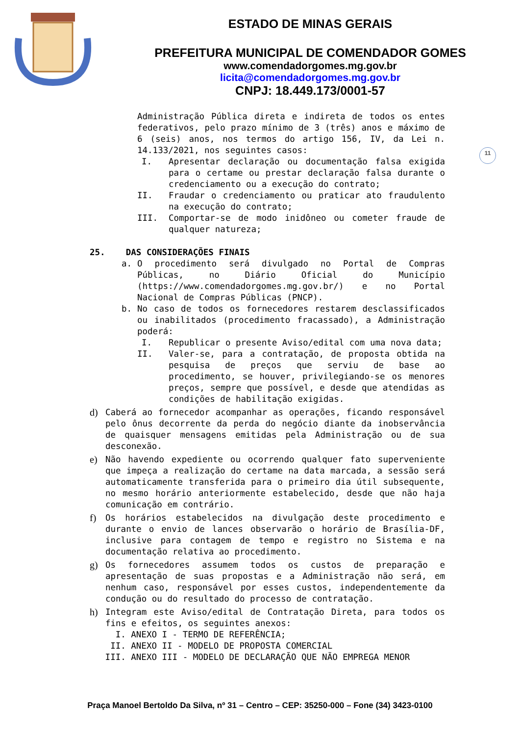ESTADO DE MINAS GERAIS
PREFEITURA MUNICIPAL DE COMENDADOR GOMES
www.comendadorgomes.mg.gov.br
licita@comendadorgomes.mg.gov.br
CNPJ: 18.449.173/0001-57
11
Administração Pública direta e indireta de todos os entes federativos, pelo prazo mínimo de 3 (três) anos e máximo de 6 (seis) anos, nos termos do artigo 156, IV, da Lei n. 14.133/2021, nos seguintes casos:
I. Apresentar declaração ou documentação falsa exigida para o certame ou prestar declaração falsa durante o credenciamento ou a execução do contrato;
II. Fraudar o credenciamento ou praticar ato fraudulento na execução do contrato;
III. Comportar-se de modo inidôneo ou cometer fraude de qualquer natureza;
25. DAS CONSIDERAÇÕES FINAIS
a. O procedimento será divulgado no Portal de Compras Públicas, no Diário Oficial do Município (https://www.comendadorgomes.mg.gov.br/) e no Portal Nacional de Compras Públicas (PNCP).
b. No caso de todos os fornecedores restarem desclassificados ou inabilitados (procedimento fracassado), a Administração poderá:
I. Republicar o presente Aviso/edital com uma nova data;
II. Valer-se, para a contratação, de proposta obtida na pesquisa de preços que serviu de base ao procedimento, se houver, privilegiando-se os menores preços, sempre que possível, e desde que atendidas as condições de habilitação exigidas.
d) Caberá ao fornecedor acompanhar as operações, ficando responsável pelo ônus decorrente da perda do negócio diante da inobservância de quaisquer mensagens emitidas pela Administração ou de sua desconexão.
e) Não havendo expediente ou ocorrendo qualquer fato superveniente que impeça a realização do certame na data marcada, a sessão será automaticamente transferida para o primeiro dia útil subsequente, no mesmo horário anteriormente estabelecido, desde que não haja comunicação em contrário.
f) Os horários estabelecidos na divulgação deste procedimento e durante o envio de lances observarão o horário de Brasília-DF, inclusive para contagem de tempo e registro no Sistema e na documentação relativa ao procedimento.
g) Os fornecedores assumem todos os custos de preparação e apresentação de suas propostas e a Administração não será, em nenhum caso, responsável por esses custos, independentemente da condução ou do resultado do processo de contratação.
h) Integram este Aviso/edital de Contratação Direta, para todos os fins e efeitos, os seguintes anexos:
I. ANEXO I - TERMO DE REFERÊNCIA;
II. ANEXO II - MODELO DE PROPOSTA COMERCIAL
III. ANEXO III - MODELO DE DECLARAÇÃO QUE NÃO EMPREGA MENOR
Praça Manoel Bertoldo Da Silva, nº 31 – Centro – CEP: 35250-000 – Fone (34) 3423-0100